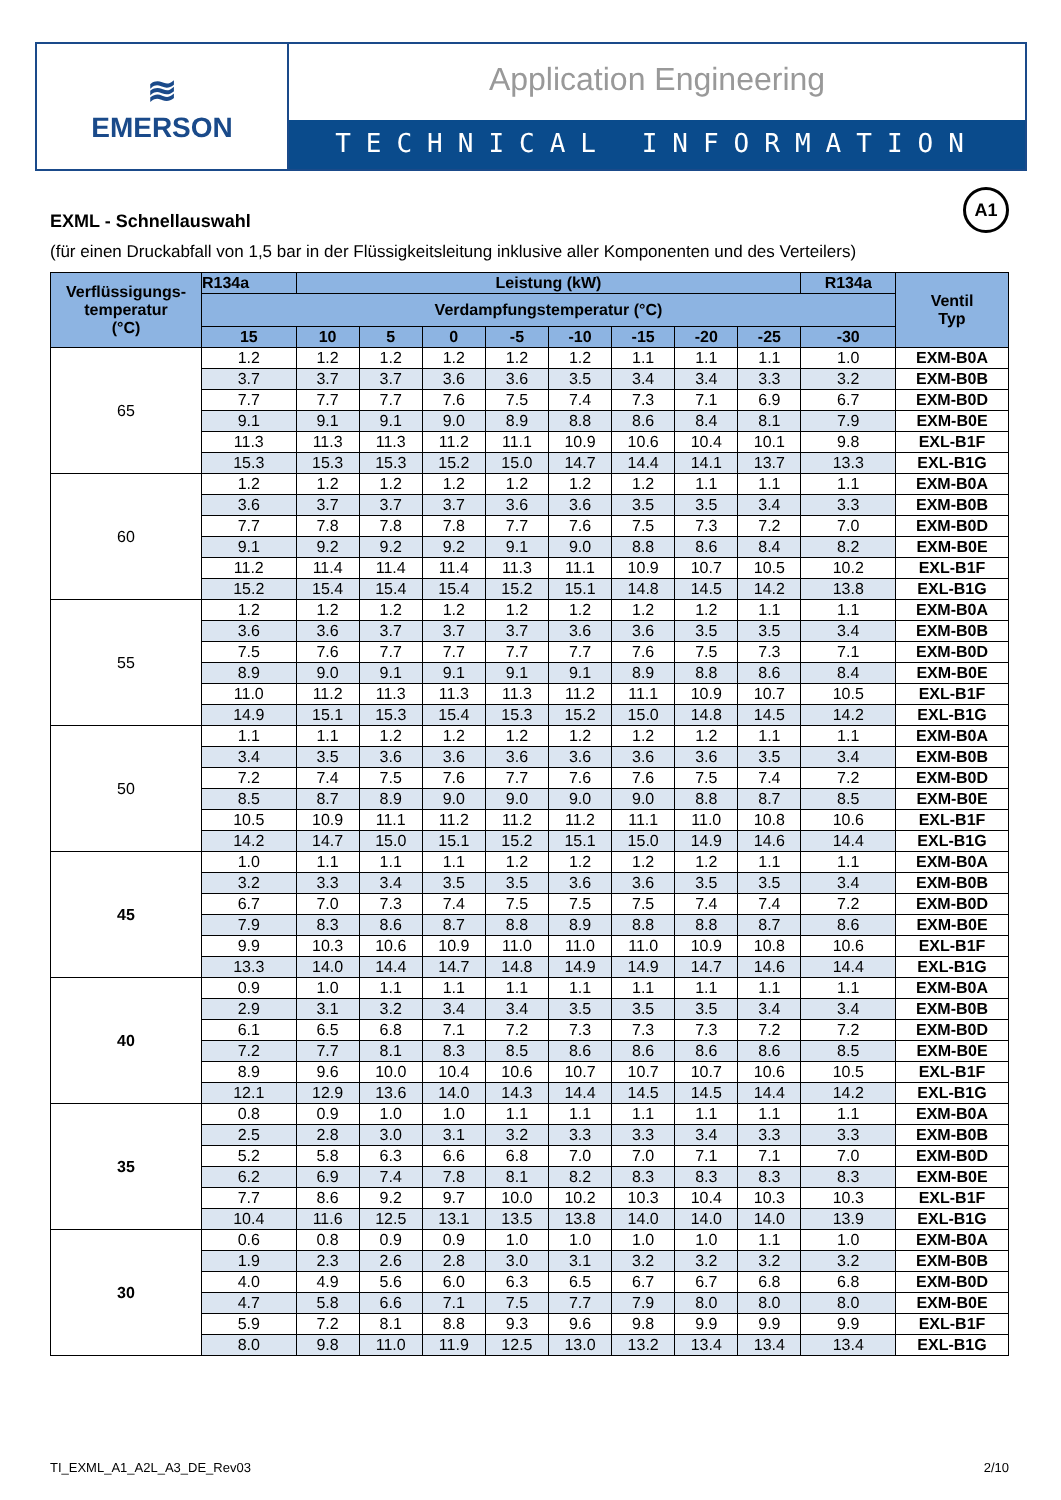≋
EMERSON
Application Engineering
TECHNICAL INFORMATION
A1
EXML - Schnellauswahl
(für einen Druckabfall von 1,5 bar in der Flüssigkeitsleitung inklusive aller Komponenten und des Verteilers)
| Verflüssigungs- temperatur (°C) | R134a | Leistung (kW) | | | | | | | | R134a | Ventil Typ |
| --- | --- | --- | --- | --- | --- | --- | --- | --- | --- | --- | --- |
| | Verdampfungstemperatur (°C) | | | | | | | | | | |
| | 15 | 10 | 5 | 0 | -5 | -10 | -15 | -20 | -25 | -30 | |
| 65 | 1.2 | 1.2 | 1.2 | 1.2 | 1.2 | 1.2 | 1.1 | 1.1 | 1.1 | 1.0 | EXM-B0A |
| | 3.7 | 3.7 | 3.7 | 3.6 | 3.6 | 3.5 | 3.4 | 3.4 | 3.3 | 3.2 | EXM-B0B |
| | 7.7 | 7.7 | 7.7 | 7.6 | 7.5 | 7.4 | 7.3 | 7.1 | 6.9 | 6.7 | EXM-B0D |
| | 9.1 | 9.1 | 9.1 | 9.0 | 8.9 | 8.8 | 8.6 | 8.4 | 8.1 | 7.9 | EXM-B0E |
| | 11.3 | 11.3 | 11.3 | 11.2 | 11.1 | 10.9 | 10.6 | 10.4 | 10.1 | 9.8 | EXL-B1F |
| | 15.3 | 15.3 | 15.3 | 15.2 | 15.0 | 14.7 | 14.4 | 14.1 | 13.7 | 13.3 | EXL-B1G |
| 60 | 1.2 | 1.2 | 1.2 | 1.2 | 1.2 | 1.2 | 1.2 | 1.1 | 1.1 | 1.1 | EXM-B0A |
| | 3.6 | 3.7 | 3.7 | 3.7 | 3.6 | 3.6 | 3.5 | 3.5 | 3.4 | 3.3 | EXM-B0B |
| | 7.7 | 7.8 | 7.8 | 7.8 | 7.7 | 7.6 | 7.5 | 7.3 | 7.2 | 7.0 | EXM-B0D |
| | 9.1 | 9.2 | 9.2 | 9.2 | 9.1 | 9.0 | 8.8 | 8.6 | 8.4 | 8.2 | EXM-B0E |
| | 11.2 | 11.4 | 11.4 | 11.4 | 11.3 | 11.1 | 10.9 | 10.7 | 10.5 | 10.2 | EXL-B1F |
| | 15.2 | 15.4 | 15.4 | 15.4 | 15.2 | 15.1 | 14.8 | 14.5 | 14.2 | 13.8 | EXL-B1G |
| 55 | 1.2 | 1.2 | 1.2 | 1.2 | 1.2 | 1.2 | 1.2 | 1.2 | 1.1 | 1.1 | EXM-B0A |
| | 3.6 | 3.6 | 3.7 | 3.7 | 3.7 | 3.6 | 3.6 | 3.5 | 3.5 | 3.4 | EXM-B0B |
| | 7.5 | 7.6 | 7.7 | 7.7 | 7.7 | 7.7 | 7.6 | 7.5 | 7.3 | 7.1 | EXM-B0D |
| | 8.9 | 9.0 | 9.1 | 9.1 | 9.1 | 9.1 | 8.9 | 8.8 | 8.6 | 8.4 | EXM-B0E |
| | 11.0 | 11.2 | 11.3 | 11.3 | 11.3 | 11.2 | 11.1 | 10.9 | 10.7 | 10.5 | EXL-B1F |
| | 14.9 | 15.1 | 15.3 | 15.4 | 15.3 | 15.2 | 15.0 | 14.8 | 14.5 | 14.2 | EXL-B1G |
| 50 | 1.1 | 1.1 | 1.2 | 1.2 | 1.2 | 1.2 | 1.2 | 1.2 | 1.1 | 1.1 | EXM-B0A |
| | 3.4 | 3.5 | 3.6 | 3.6 | 3.6 | 3.6 | 3.6 | 3.6 | 3.5 | 3.4 | EXM-B0B |
| | 7.2 | 7.4 | 7.5 | 7.6 | 7.7 | 7.6 | 7.6 | 7.5 | 7.4 | 7.2 | EXM-B0D |
| | 8.5 | 8.7 | 8.9 | 9.0 | 9.0 | 9.0 | 9.0 | 8.8 | 8.7 | 8.5 | EXM-B0E |
| | 10.5 | 10.9 | 11.1 | 11.2 | 11.2 | 11.2 | 11.1 | 11.0 | 10.8 | 10.6 | EXL-B1F |
| | 14.2 | 14.7 | 15.0 | 15.1 | 15.2 | 15.1 | 15.0 | 14.9 | 14.6 | 14.4 | EXL-B1G |
| 45 | 1.0 | 1.1 | 1.1 | 1.1 | 1.2 | 1.2 | 1.2 | 1.2 | 1.1 | 1.1 | EXM-B0A |
| | 3.2 | 3.3 | 3.4 | 3.5 | 3.5 | 3.6 | 3.6 | 3.5 | 3.5 | 3.4 | EXM-B0B |
| | 6.7 | 7.0 | 7.3 | 7.4 | 7.5 | 7.5 | 7.5 | 7.4 | 7.4 | 7.2 | EXM-B0D |
| | 7.9 | 8.3 | 8.6 | 8.7 | 8.8 | 8.9 | 8.8 | 8.8 | 8.7 | 8.6 | EXM-B0E |
| | 9.9 | 10.3 | 10.6 | 10.9 | 11.0 | 11.0 | 11.0 | 10.9 | 10.8 | 10.6 | EXL-B1F |
| | 13.3 | 14.0 | 14.4 | 14.7 | 14.8 | 14.9 | 14.9 | 14.7 | 14.6 | 14.4 | EXL-B1G |
| 40 | 0.9 | 1.0 | 1.1 | 1.1 | 1.1 | 1.1 | 1.1 | 1.1 | 1.1 | 1.1 | EXM-B0A |
| | 2.9 | 3.1 | 3.2 | 3.4 | 3.4 | 3.5 | 3.5 | 3.5 | 3.4 | 3.4 | EXM-B0B |
| | 6.1 | 6.5 | 6.8 | 7.1 | 7.2 | 7.3 | 7.3 | 7.3 | 7.2 | 7.2 | EXM-B0D |
| | 7.2 | 7.7 | 8.1 | 8.3 | 8.5 | 8.6 | 8.6 | 8.6 | 8.6 | 8.5 | EXM-B0E |
| | 8.9 | 9.6 | 10.0 | 10.4 | 10.6 | 10.7 | 10.7 | 10.7 | 10.6 | 10.5 | EXL-B1F |
| | 12.1 | 12.9 | 13.6 | 14.0 | 14.3 | 14.4 | 14.5 | 14.5 | 14.4 | 14.2 | EXL-B1G |
| 35 | 0.8 | 0.9 | 1.0 | 1.0 | 1.1 | 1.1 | 1.1 | 1.1 | 1.1 | 1.1 | EXM-B0A |
| | 2.5 | 2.8 | 3.0 | 3.1 | 3.2 | 3.3 | 3.3 | 3.4 | 3.3 | 3.3 | EXM-B0B |
| | 5.2 | 5.8 | 6.3 | 6.6 | 6.8 | 7.0 | 7.0 | 7.1 | 7.1 | 7.0 | EXM-B0D |
| | 6.2 | 6.9 | 7.4 | 7.8 | 8.1 | 8.2 | 8.3 | 8.3 | 8.3 | 8.3 | EXM-B0E |
| | 7.7 | 8.6 | 9.2 | 9.7 | 10.0 | 10.2 | 10.3 | 10.4 | 10.3 | 10.3 | EXL-B1F |
| | 10.4 | 11.6 | 12.5 | 13.1 | 13.5 | 13.8 | 14.0 | 14.0 | 14.0 | 13.9 | EXL-B1G |
| 30 | 0.6 | 0.8 | 0.9 | 0.9 | 1.0 | 1.0 | 1.0 | 1.0 | 1.1 | 1.0 | EXM-B0A |
| | 1.9 | 2.3 | 2.6 | 2.8 | 3.0 | 3.1 | 3.2 | 3.2 | 3.2 | 3.2 | EXM-B0B |
| | 4.0 | 4.9 | 5.6 | 6.0 | 6.3 | 6.5 | 6.7 | 6.7 | 6.8 | 6.8 | EXM-B0D |
| | 4.7 | 5.8 | 6.6 | 7.1 | 7.5 | 7.7 | 7.9 | 8.0 | 8.0 | 8.0 | EXM-B0E |
| | 5.9 | 7.2 | 8.1 | 8.8 | 9.3 | 9.6 | 9.8 | 9.9 | 9.9 | 9.9 | EXL-B1F |
| | 8.0 | 9.8 | 11.0 | 11.9 | 12.5 | 13.0 | 13.2 | 13.4 | 13.4 | 13.4 | EXL-B1G |
TI_EXML_A1_A2L_A3_DE_Rev03 2/10